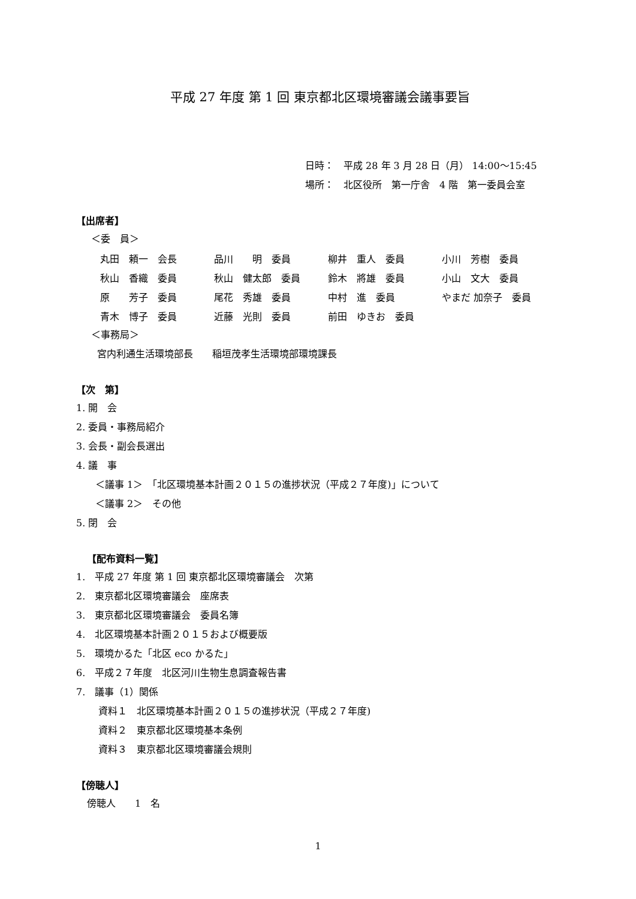平成 27 年度 第 1 回 東京都北区環境審議会議事要旨
日時：　平成 28 年 3 月 28 日（月） 14:00～15:45
場所：　北区役所　第一庁舎　4 階　第一委員会室
【出席者】
＜委　員＞
| 丸田 頼一 会長 | 品川 明 委員 | 柳井 重人 委員 | 小川 芳樹 委員 |
| 秋山 香織 委員 | 秋山 健太郎 委員 | 鈴木 將雄 委員 | 小山 文大 委員 |
| 原 芳子 委員 | 尾花 秀雄 委員 | 中村 進 委員 | やまだ 加奈子 委員 |
| 青木 博子 委員 | 近藤 光則 委員 | 前田 ゆきお 委員 | |
＜事務局＞
宮内利通生活環境部長　　稲垣茂孝生活環境部環境課長
【次　第】
1. 開　会
2. 委員・事務局紹介
3. 会長・副会長選出
4. 議　事
＜議事 1＞　「北区環境基本計画２０１５の進捗状況（平成２７年度)」について
＜議事 2＞　その他
5. 閉　会
【配布資料一覧】
1.　平成 27 年度 第 1 回 東京都北区環境審議会　次第
2.　東京都北区環境審議会　座席表
3.　東京都北区環境審議会　委員名簿
4.　北区環境基本計画２０１５および概要版
5.　環境かるた「北区 eco かるた」
6.　平成２７年度　北区河川生物生息調査報告書
7.　議事（1）関係
資料１　北区環境基本計画２０１５の進捗状況（平成２７年度)
資料２　東京都北区環境基本条例
資料３　東京都北区環境審議会規則
【傍聴人】
傍聴人　　1　名
1